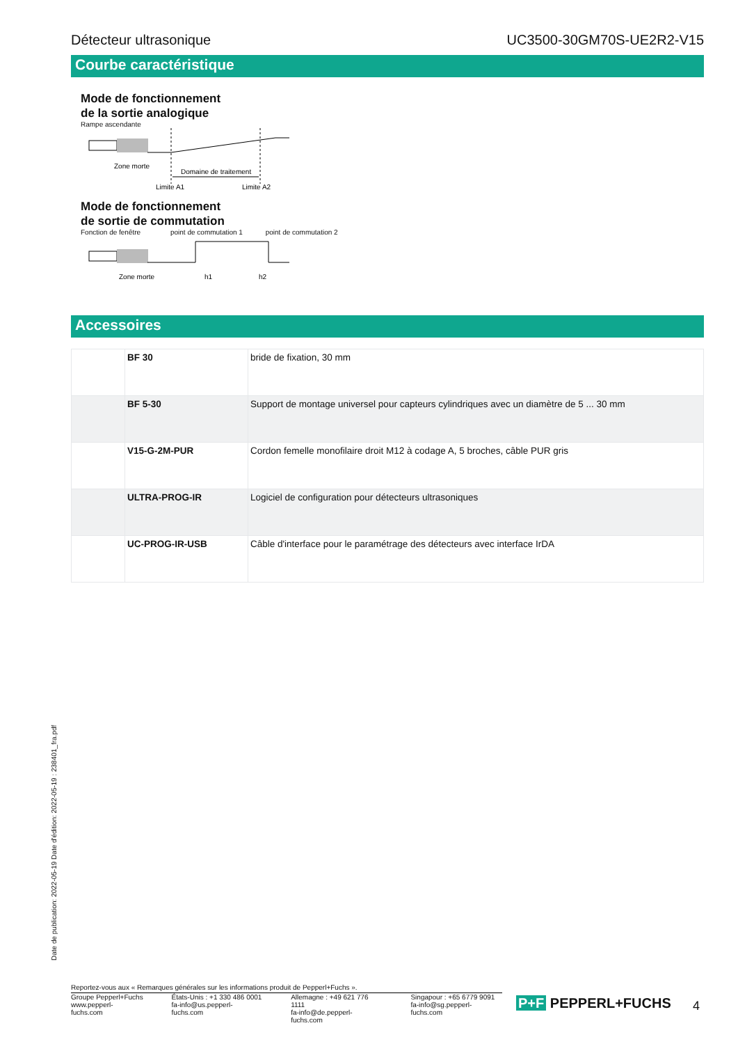Détecteur ultrasonique UC3500-30GM70S-UE2R2-V15
Courbe caractéristique
Mode de fonctionnement
de la sortie analogique
Rampe ascendante
Zone morte
Domaine de traitement
Limite A1
Limite A2
Mode de fonctionnement
de sortie de commutation
Fonction de fenêtre point de commutation 1 point de commutation 2
Zone morte
h1
h2
Accessoires
| | BF 30 | bride de fixation, 30 mm |
| | BF 5-30 | Support de montage universel pour capteurs cylindriques avec un diamètre de 5 ... 30 mm |
| | V15-G-2M-PUR | Cordon femelle monofilaire droit M12 à codage A, 5 broches, câble PUR gris |
| | ULTRA-PROG-IR | Logiciel de configuration pour détecteurs ultrasoniques |
| | UC-PROG-IR-USB | Câble d'interface pour le paramétrage des détecteurs avec interface IrDA |
Date de publication: 2022-05-19 Date d'édition: 2022-05-19 : 238401_fra.pdf
Reportez-vous aux « Remarques générales sur les informations produit de Pepperl+Fuchs ».
Groupe Pepperl+Fuchs
www.pepperl-fuchs.com
États-Unis : +1 330 486 0001
fa-info@us.pepperl-fuchs.com
Allemagne : +49 621 776 1111
fa-info@de.pepperl-fuchs.com
Singapour : +65 6779 9091
fa-info@sg.pepperl-fuchs.com
P+F PEPPERL+FUCHS 4